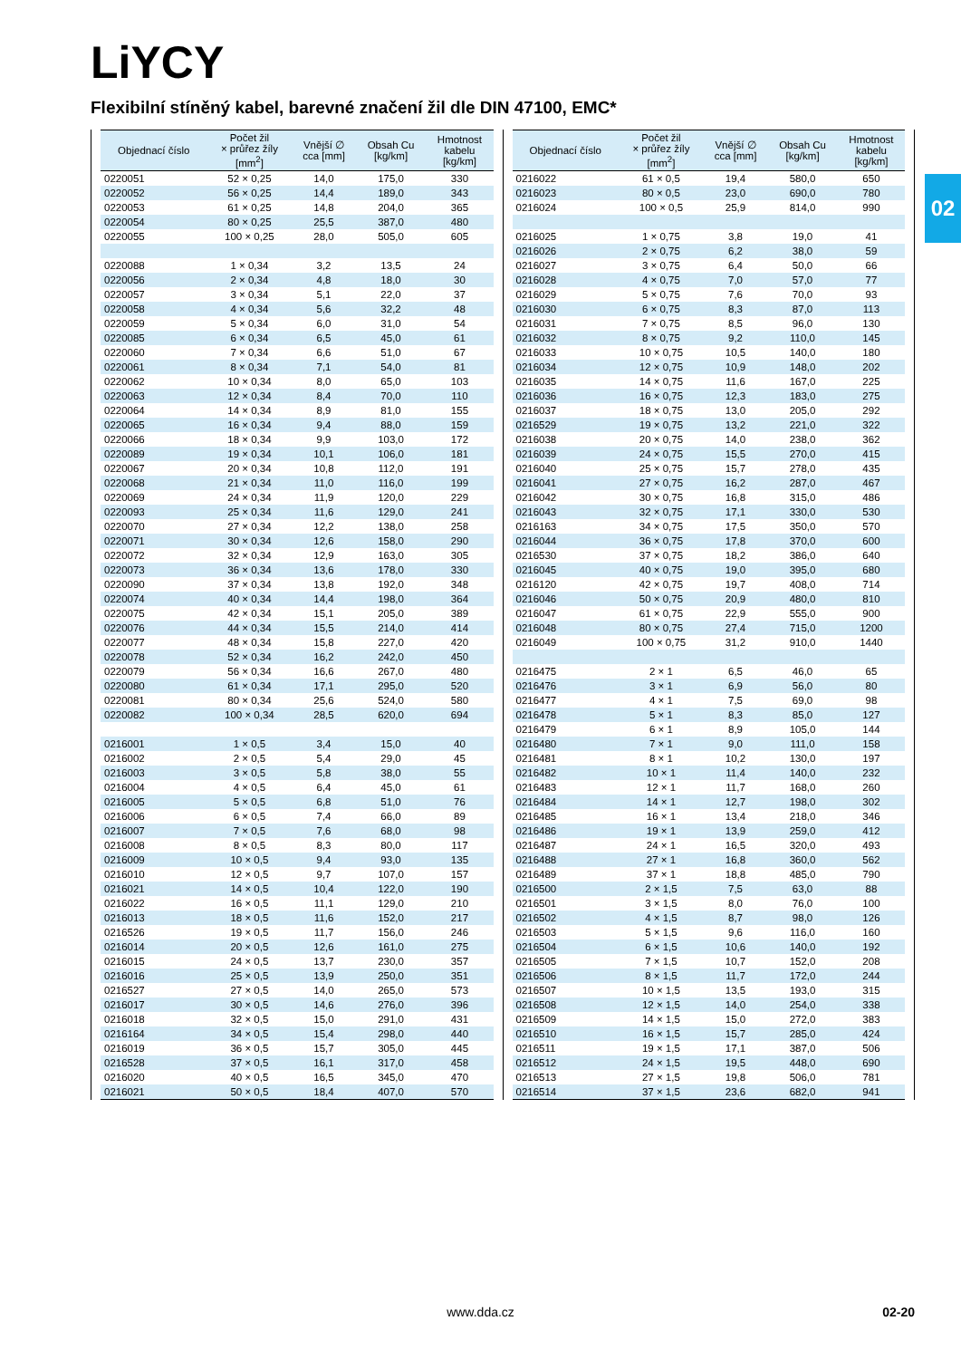LiYCY
Flexibilní stíněný kabel, barevné značení žil dle DIN 47100, EMC*
02
| Objednací číslo | Počet žil × průřez žíly [mm<sup>2</sup>] | Vnější ∅ cca [mm] | Obsah Cu [kg/km] | Hmotnost kabelu [kg/km] |
| --- | --- | --- | --- | --- |
| 0220051 | 52 × 0,25 | 14,0 | 175,0 | 330 |
| 0220052 | 56 × 0,25 | 14,4 | 189,0 | 343 |
| 0220053 | 61 × 0,25 | 14,8 | 204,0 | 365 |
| 0220054 | 80 × 0,25 | 25,5 | 387,0 | 480 |
| 0220055 | 100 × 0,25 | 28,0 | 505,0 | 605 |
| 0220088 | 1 × 0,34 | 3,2 | 13,5 | 24 |
| 0220056 | 2 × 0,34 | 4,8 | 18,0 | 30 |
| 0220057 | 3 × 0,34 | 5,1 | 22,0 | 37 |
| 0220058 | 4 × 0,34 | 5,6 | 32,2 | 48 |
| 0220059 | 5 × 0,34 | 6,0 | 31,0 | 54 |
| 0220085 | 6 × 0,34 | 6,5 | 45,0 | 61 |
| 0220060 | 7 × 0,34 | 6,6 | 51,0 | 67 |
| 0220061 | 8 × 0,34 | 7,1 | 54,0 | 81 |
| 0220062 | 10 × 0,34 | 8,0 | 65,0 | 103 |
| 0220063 | 12 × 0,34 | 8,4 | 70,0 | 110 |
| 0220064 | 14 × 0,34 | 8,9 | 81,0 | 155 |
| 0220065 | 16 × 0,34 | 9,4 | 88,0 | 159 |
| 0220066 | 18 × 0,34 | 9,9 | 103,0 | 172 |
| 0220089 | 19 × 0,34 | 10,1 | 106,0 | 181 |
| 0220067 | 20 × 0,34 | 10,8 | 112,0 | 191 |
| 0220068 | 21 × 0,34 | 11,0 | 116,0 | 199 |
| 0220069 | 24 × 0,34 | 11,9 | 120,0 | 229 |
| 0220093 | 25 × 0,34 | 11,6 | 129,0 | 241 |
| 0220070 | 27 × 0,34 | 12,2 | 138,0 | 258 |
| 0220071 | 30 × 0,34 | 12,6 | 158,0 | 290 |
| 0220072 | 32 × 0,34 | 12,9 | 163,0 | 305 |
| 0220073 | 36 × 0,34 | 13,6 | 178,0 | 330 |
| 0220090 | 37 × 0,34 | 13,8 | 192,0 | 348 |
| 0220074 | 40 × 0,34 | 14,4 | 198,0 | 364 |
| 0220075 | 42 × 0,34 | 15,1 | 205,0 | 389 |
| 0220076 | 44 × 0,34 | 15,5 | 214,0 | 414 |
| 0220077 | 48 × 0,34 | 15,8 | 227,0 | 420 |
| 0220078 | 52 × 0,34 | 16,2 | 242,0 | 450 |
| 0220079 | 56 × 0,34 | 16,6 | 267,0 | 480 |
| 0220080 | 61 × 0,34 | 17,1 | 295,0 | 520 |
| 0220081 | 80 × 0,34 | 25,6 | 524,0 | 580 |
| 0220082 | 100 × 0,34 | 28,5 | 620,0 | 694 |
| 0216001 | 1 × 0,5 | 3,4 | 15,0 | 40 |
| 0216002 | 2 × 0,5 | 5,4 | 29,0 | 45 |
| 0216003 | 3 × 0,5 | 5,8 | 38,0 | 55 |
| 0216004 | 4 × 0,5 | 6,4 | 45,0 | 61 |
| 0216005 | 5 × 0,5 | 6,8 | 51,0 | 76 |
| 0216006 | 6 × 0,5 | 7,4 | 66,0 | 89 |
| 0216007 | 7 × 0,5 | 7,6 | 68,0 | 98 |
| 0216008 | 8 × 0,5 | 8,3 | 80,0 | 117 |
| 0216009 | 10 × 0,5 | 9,4 | 93,0 | 135 |
| 0216010 | 12 × 0,5 | 9,7 | 107,0 | 157 |
| 0216021 | 14 × 0,5 | 10,4 | 122,0 | 190 |
| 0216022 | 16 × 0,5 | 11,1 | 129,0 | 210 |
| 0216013 | 18 × 0,5 | 11,6 | 152,0 | 217 |
| 0216526 | 19 × 0,5 | 11,7 | 156,0 | 246 |
| 0216014 | 20 × 0,5 | 12,6 | 161,0 | 275 |
| 0216015 | 24 × 0,5 | 13,7 | 230,0 | 357 |
| 0216016 | 25 × 0,5 | 13,9 | 250,0 | 351 |
| 0216527 | 27 × 0,5 | 14,0 | 265,0 | 573 |
| 0216017 | 30 × 0,5 | 14,6 | 276,0 | 396 |
| 0216018 | 32 × 0,5 | 15,0 | 291,0 | 431 |
| 0216164 | 34 × 0,5 | 15,4 | 298,0 | 440 |
| 0216019 | 36 × 0,5 | 15,7 | 305,0 | 445 |
| 0216528 | 37 × 0,5 | 16,1 | 317,0 | 458 |
| 0216020 | 40 × 0,5 | 16,5 | 345,0 | 470 |
| 0216021 | 50 × 0,5 | 18,4 | 407,0 | 570 |
| Objednací číslo | Počet žil × průřez žíly [mm<sup>2</sup>] | Vnější ∅ cca [mm] | Obsah Cu [kg/km] | Hmotnost kabelu [kg/km] |
| --- | --- | --- | --- | --- |
| 0216022 | 61 × 0,5 | 19,4 | 580,0 | 650 |
| 0216023 | 80 × 0,5 | 23,0 | 690,0 | 780 |
| 0216024 | 100 × 0,5 | 25,9 | 814,0 | 990 |
| 0216025 | 1 × 0,75 | 3,8 | 19,0 | 41 |
| 0216026 | 2 × 0,75 | 6,2 | 38,0 | 59 |
| 0216027 | 3 × 0,75 | 6,4 | 50,0 | 66 |
| 0216028 | 4 × 0,75 | 7,0 | 57,0 | 77 |
| 0216029 | 5 × 0,75 | 7,6 | 70,0 | 93 |
| 0216030 | 6 × 0,75 | 8,3 | 87,0 | 113 |
| 0216031 | 7 × 0,75 | 8,5 | 96,0 | 130 |
| 0216032 | 8 × 0,75 | 9,2 | 110,0 | 145 |
| 0216033 | 10 × 0,75 | 10,5 | 140,0 | 180 |
| 0216034 | 12 × 0,75 | 10,9 | 148,0 | 202 |
| 0216035 | 14 × 0,75 | 11,6 | 167,0 | 225 |
| 0216036 | 16 × 0,75 | 12,3 | 183,0 | 275 |
| 0216037 | 18 × 0,75 | 13,0 | 205,0 | 292 |
| 0216529 | 19 × 0,75 | 13,2 | 221,0 | 322 |
| 0216038 | 20 × 0,75 | 14,0 | 238,0 | 362 |
| 0216039 | 24 × 0,75 | 15,5 | 270,0 | 415 |
| 0216040 | 25 × 0,75 | 15,7 | 278,0 | 435 |
| 0216041 | 27 × 0,75 | 16,2 | 287,0 | 467 |
| 0216042 | 30 × 0,75 | 16,8 | 315,0 | 486 |
| 0216043 | 32 × 0,75 | 17,1 | 330,0 | 530 |
| 0216163 | 34 × 0,75 | 17,5 | 350,0 | 570 |
| 0216044 | 36 × 0,75 | 17,8 | 370,0 | 600 |
| 0216530 | 37 × 0,75 | 18,2 | 386,0 | 640 |
| 0216045 | 40 × 0,75 | 19,0 | 395,0 | 680 |
| 0216120 | 42 × 0,75 | 19,7 | 408,0 | 714 |
| 0216046 | 50 × 0,75 | 20,9 | 480,0 | 810 |
| 0216047 | 61 × 0,75 | 22,9 | 555,0 | 900 |
| 0216048 | 80 × 0,75 | 27,4 | 715,0 | 1200 |
| 0216049 | 100 × 0,75 | 31,2 | 910,0 | 1440 |
| 0216475 | 2 × 1 | 6,5 | 46,0 | 65 |
| 0216476 | 3 × 1 | 6,9 | 56,0 | 80 |
| 0216477 | 4 × 1 | 7,5 | 69,0 | 98 |
| 0216478 | 5 × 1 | 8,3 | 85,0 | 127 |
| 0216479 | 6 × 1 | 8,9 | 105,0 | 144 |
| 0216480 | 7 × 1 | 9,0 | 111,0 | 158 |
| 0216481 | 8 × 1 | 10,2 | 130,0 | 197 |
| 0216482 | 10 × 1 | 11,4 | 140,0 | 232 |
| 0216483 | 12 × 1 | 11,7 | 168,0 | 260 |
| 0216484 | 14 × 1 | 12,7 | 198,0 | 302 |
| 0216485 | 16 × 1 | 13,4 | 218,0 | 346 |
| 0216486 | 19 × 1 | 13,9 | 259,0 | 412 |
| 0216487 | 24 × 1 | 16,5 | 320,0 | 493 |
| 0216488 | 27 × 1 | 16,8 | 360,0 | 562 |
| 0216489 | 37 × 1 | 18,8 | 485,0 | 790 |
| 0216500 | 2 × 1,5 | 7,5 | 63,0 | 88 |
| 0216501 | 3 × 1,5 | 8,0 | 76,0 | 100 |
| 0216502 | 4 × 1,5 | 8,7 | 98,0 | 126 |
| 0216503 | 5 × 1,5 | 9,6 | 116,0 | 160 |
| 0216504 | 6 × 1,5 | 10,6 | 140,0 | 192 |
| 0216505 | 7 × 1,5 | 10,7 | 152,0 | 208 |
| 0216506 | 8 × 1,5 | 11,7 | 172,0 | 244 |
| 0216507 | 10 × 1,5 | 13,5 | 193,0 | 315 |
| 0216508 | 12 × 1,5 | 14,0 | 254,0 | 338 |
| 0216509 | 14 × 1,5 | 15,0 | 272,0 | 383 |
| 0216510 | 16 × 1,5 | 15,7 | 285,0 | 424 |
| 0216511 | 19 × 1,5 | 17,1 | 387,0 | 506 |
| 0216512 | 24 × 1,5 | 19,5 | 448,0 | 690 |
| 0216513 | 27 × 1,5 | 19,8 | 506,0 | 781 |
| 0216514 | 37 × 1,5 | 23,6 | 682,0 | 941 |
www.dda.cz
02-20